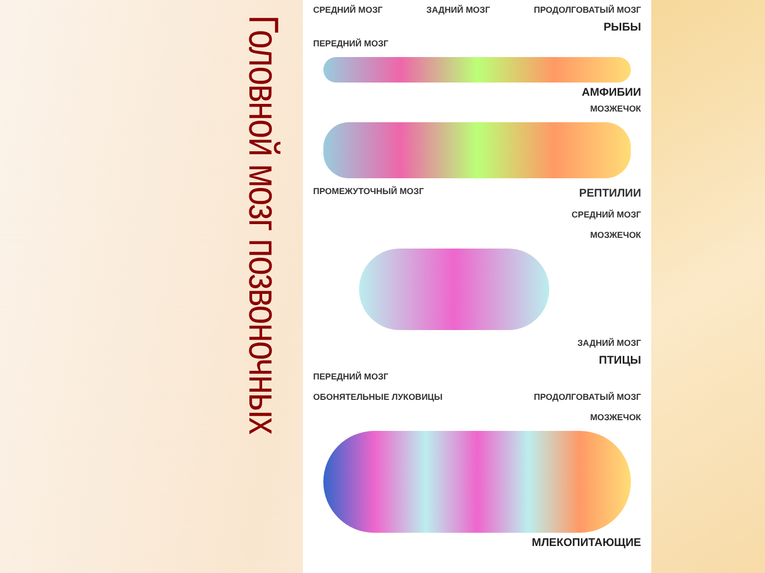Головной мозг позвоночных
СРЕДНИЙ МОЗГ ЗАДНИЙ МОЗГ ПРОДОЛГОВАТЫЙ МОЗГ
РЫБЫ
ПЕРЕДНИЙ МОЗГ
АМФИБИИ
МОЗЖЕЧОК
ПРОМЕЖУТОЧНЫЙ МОЗГ РЕПТИЛИИ
СРЕДНИЙ МОЗГ
МОЗЖЕЧОК
ЗАДНИЙ МОЗГ
ПТИЦЫ
ПЕРЕДНИЙ МОЗГ
ОБОНЯТЕЛЬНЫЕ ЛУКОВИЦЫ ПРОДОЛГОВАТЫЙ МОЗГ
МОЗЖЕЧОК
МЛЕКОПИТАЮЩИЕ